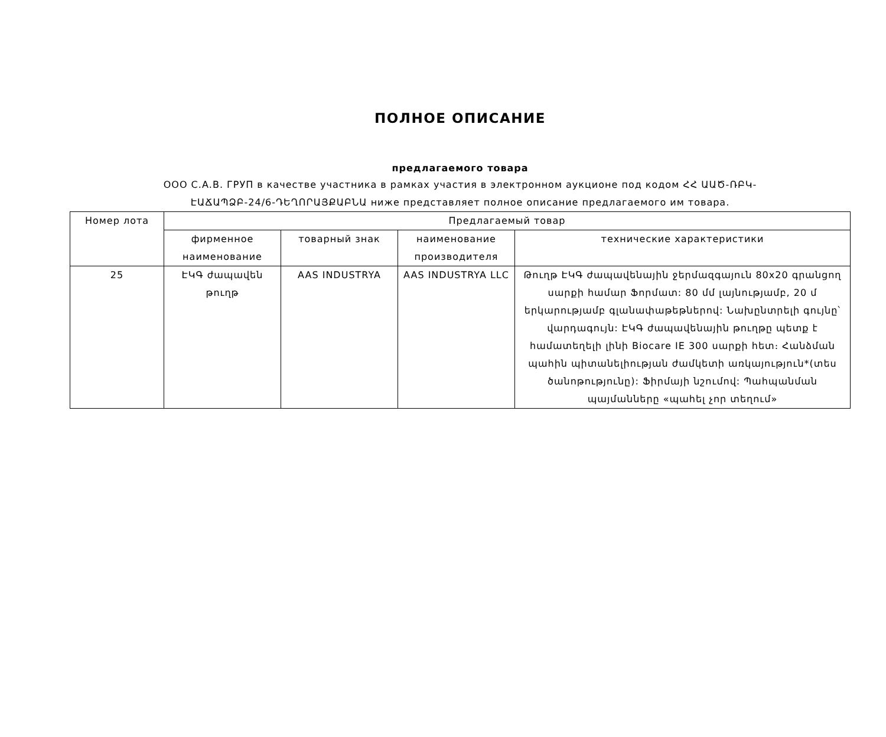ПОЛНОЕ ОПИСАНИЕ
предлагаемого товара
ООО С.А.В. ГРУП в качестве участника в рамках участия в электронном аукционе под кодом ՀՀ ԱԱԾ-ՌԲԿ-
ԷԱՃԱՊՁԲ-24/6-ԴԵՂՈՐԱՅՔԱԲՆԱ ниже представляет полное описание предлагаемого им товара.
| Номер лота | Предлагаемый товар | | | |
| --- | --- | --- | --- | --- |
| | фирменное наименование | товарный знак | наименование производителя | технические характеристики |
| 25 | ԷԿԳ ժապավեն թուղթ | AAS INDUSTRYA | AAS INDUSTRYA LLC | Թուղթ ԷԿԳ ժապավենային ջերմազգայուն 80x20 գրանցող սարքի համար Ֆորմատ: 80 մմ լայնությամբ, 20 մ երկարությամբ գլանափաթեթներով: Նախընտրելի գույնը՝ վարդագույն: ԷԿԳ ժապավենային թուղթը պետք է համատեղելի լինի Biocare IE 300 սարքի հետ։ Հանձման պահին պիտանելիության ժամկետի առկայություն*(տես ծանոթությունը): Ֆիրմայի նշումով: Պահպանման պայմանները «պահել չոր տեղում» |